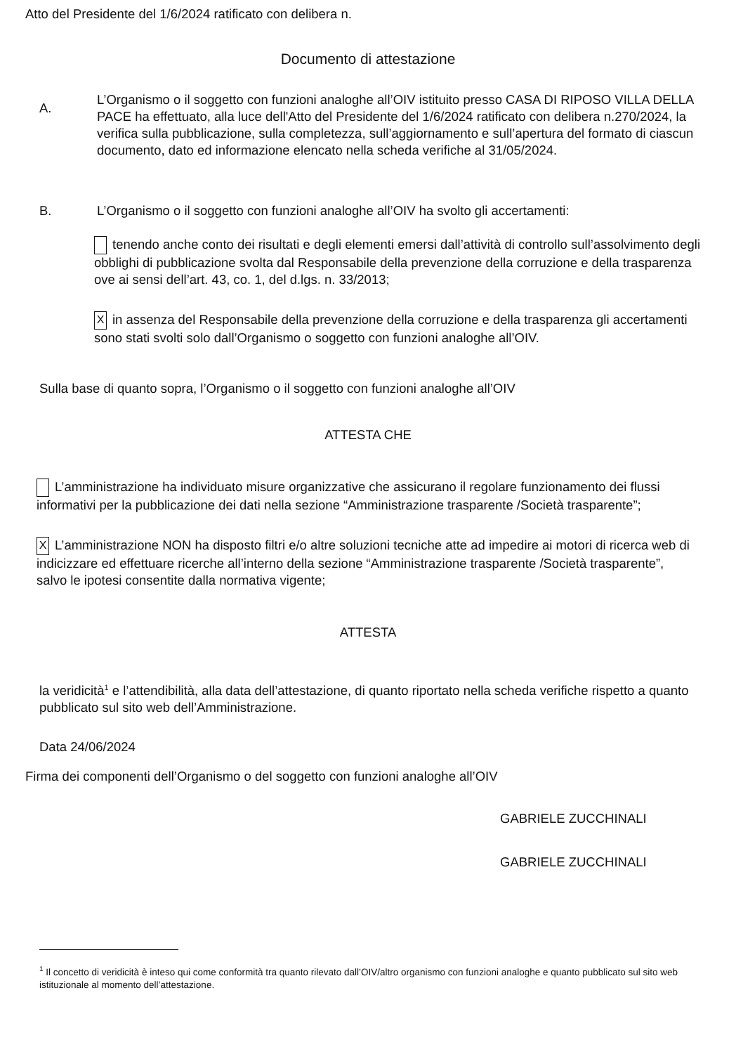Atto del Presidente del 1/6/2024 ratificato con delibera n.
Documento di attestazione
A.
L’Organismo o il soggetto con funzioni analoghe all’OIV istituito presso CASA DI RIPOSO VILLA DELLA PACE ha effettuato, alla luce dell'Atto del Presidente del 1/6/2024 ratificato con delibera n.270/2024, la verifica sulla pubblicazione, sulla completezza, sull’aggiornamento e sull’apertura del formato di ciascun documento, dato ed informazione elencato nella scheda verifiche al 31/05/2024.
B. L’Organismo o il soggetto con funzioni analoghe all’OIV ha svolto gli accertamenti:
tenendo anche conto dei risultati e degli elementi emersi dall’attività di controllo sull’assolvimento degli obblighi di pubblicazione svolta dal Responsabile della prevenzione della corruzione e della trasparenza ove ai sensi dell’art. 43, co. 1, del d.lgs. n. 33/2013;
Xin assenza del Responsabile della prevenzione della corruzione e della trasparenza gli accertamenti sono stati svolti solo dall’Organismo o soggetto con funzioni analoghe all’OIV.
Sulla base di quanto sopra, l’Organismo o il soggetto con funzioni analoghe all’OIV
ATTESTA CHE
L’amministrazione ha individuato misure organizzative che assicurano il regolare funzionamento dei flussi informativi per la pubblicazione dei dati nella sezione “Amministrazione trasparente /Società trasparente”;
X L’amministrazione NON ha disposto filtri e/o altre soluzioni tecniche atte ad impedire ai motori di ricerca web di indicizzare ed effettuare ricerche all’interno della sezione “Amministrazione trasparente /Società trasparente”, salvo le ipotesi consentite dalla normativa vigente;
ATTESTA
la veridicità<sup>1</sup> e l’attendibilità, alla data dell’attestazione, di quanto riportato nella scheda verifiche rispetto a quanto pubblicato sul sito web dell’Amministrazione.
Data 24/06/2024
Firma dei componenti dell’Organismo o del soggetto con funzioni analoghe all’OIV
GABRIELE ZUCCHINALI
GABRIELE ZUCCHINALI
<sup>1</sup> Il concetto di veridicità è inteso qui come conformità tra quanto rilevato dall’OIV/altro organismo con funzioni analoghe e quanto pubblicato sul sito web istituzionale al momento dell’attestazione.